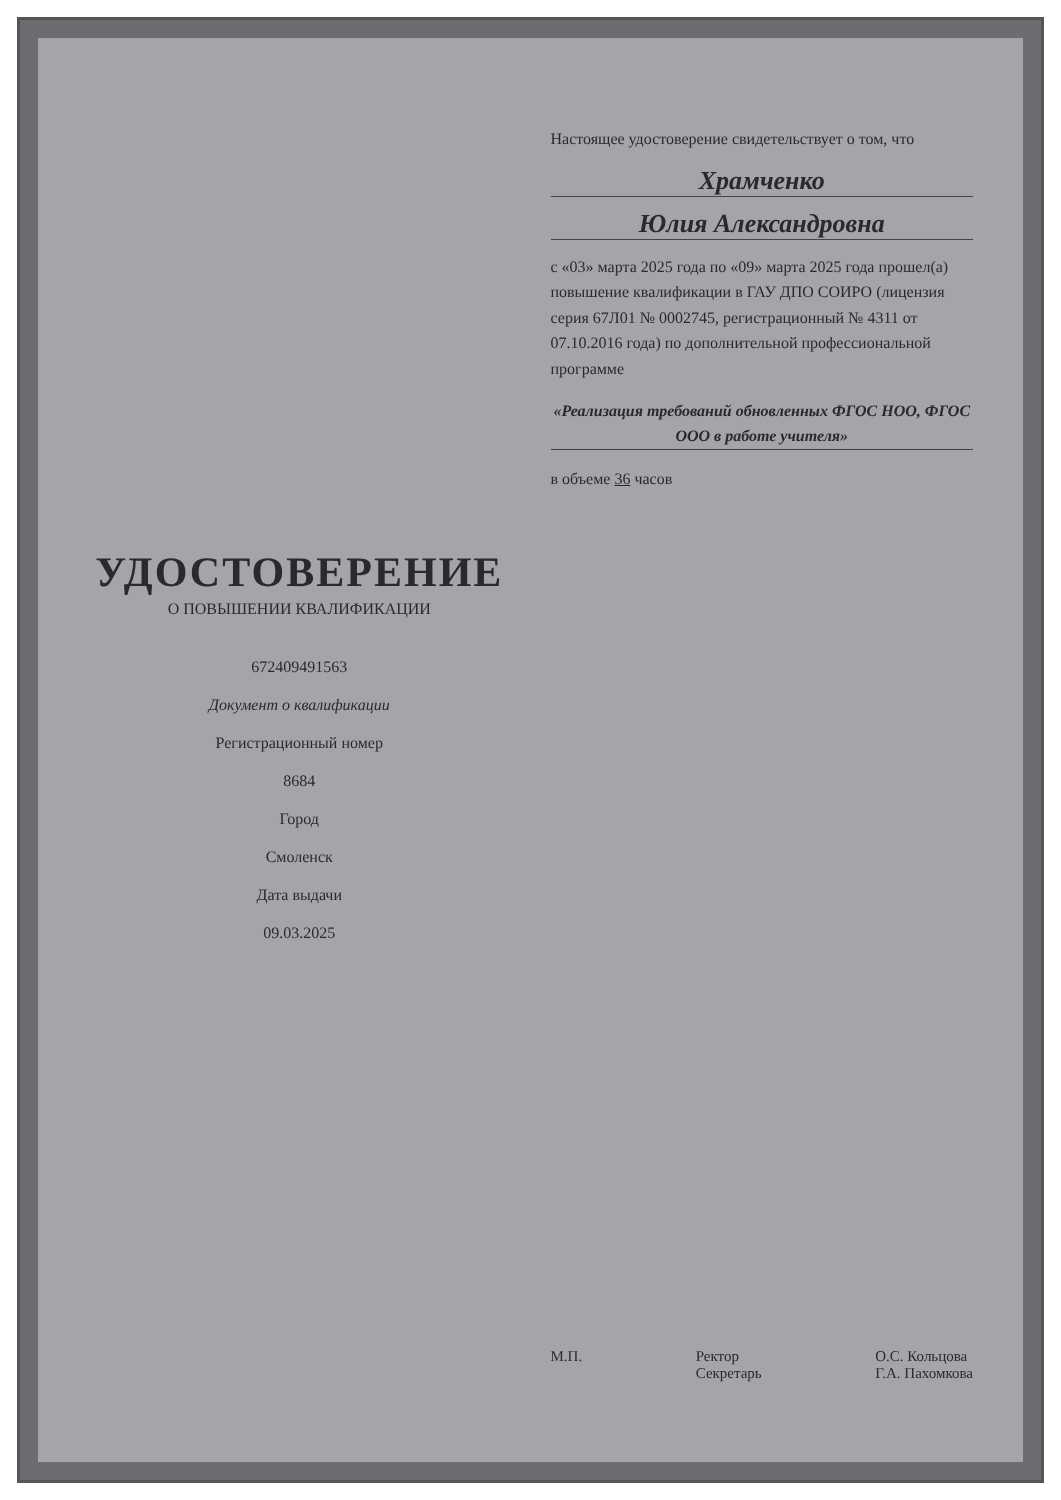УДОСТОВЕРЕНИЕ
О ПОВЫШЕНИИ КВАЛИФИКАЦИИ
672409491563
Документ о квалификации
Регистрационный номер
8684
Город
Смоленск
Дата выдачи
09.03.2025
Настоящее удостоверение свидетельствует о том, что
Храмченко
Юлия Александровна
с «03» марта 2025 года по «09» марта 2025 года прошел(а) повышение квалификации в ГАУ ДПО СОИРО (лицензия серия 67Л01 № 0002745, регистрационный № 4311 от 07.10.2016 года) по дополнительной профессиональной программе
«Реализация требований обновленных ФГОС НОО, ФГОС ООО в работе учителя»
в объеме 36 часов
М.П. Ректор
Секретарь О.С. Кольцова
Г.А. Пахомкова